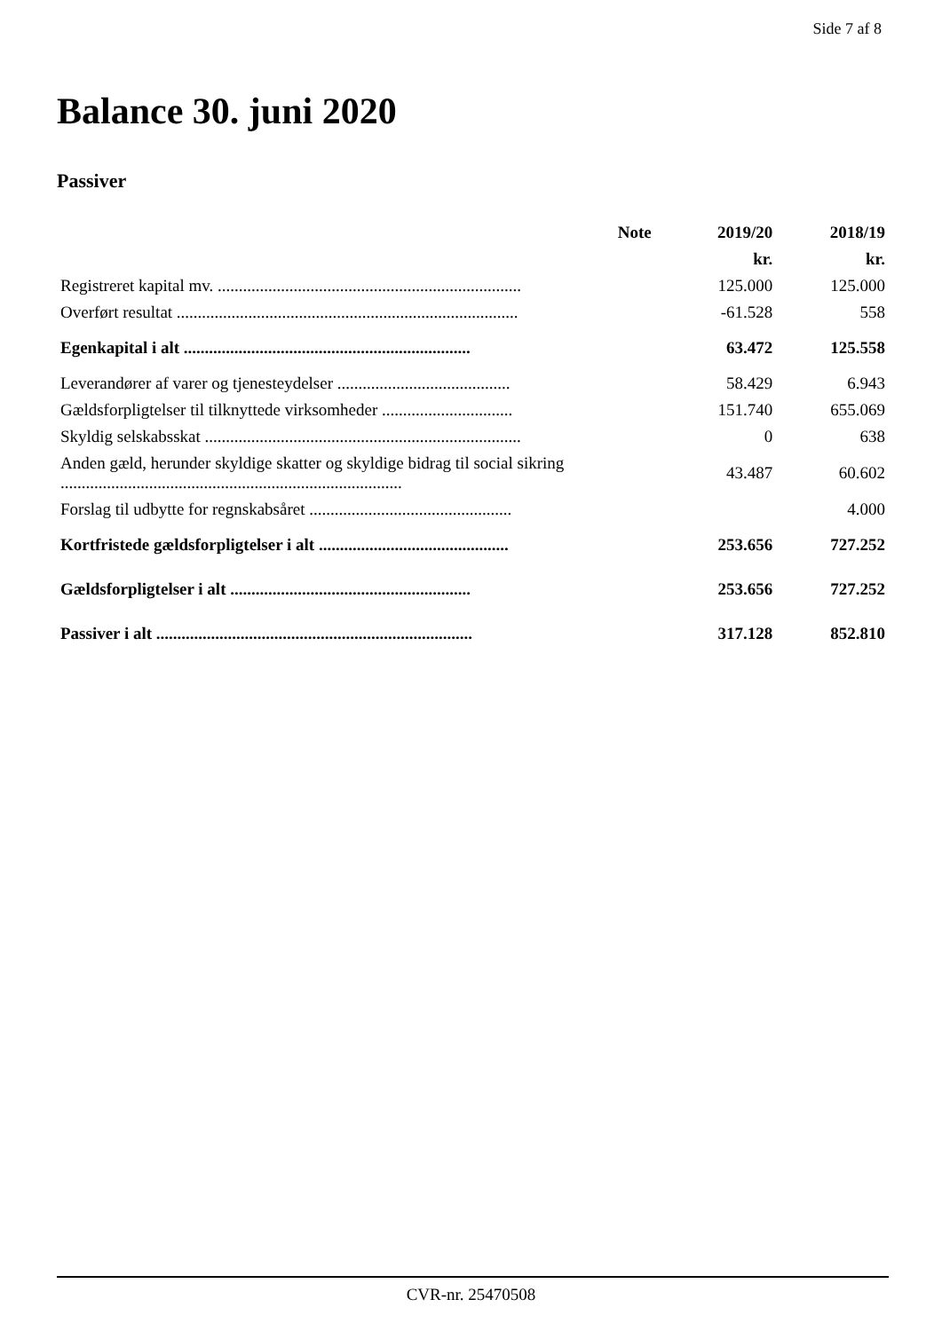Side 7 af 8
Balance 30. juni 2020
Passiver
| | Note | 2019/20 | 2018/19 |
| --- | --- | --- | --- |
| | | kr. | kr. |
| Registreret kapital mv. ........................................................................ | | 125.000 | 125.000 |
| Overført resultat ................................................................................. | | -61.528 | 558 |
| Egenkapital i alt .................................................................... | | 63.472 | 125.558 |
| Leverandører af varer og tjenesteydelser ......................................... | | 58.429 | 6.943 |
| Gældsforpligtelser til tilknyttede virksomheder ............................... | | 151.740 | 655.069 |
| Skyldig selskabsskat ........................................................................... | | 0 | 638 |
| Anden gæld, herunder skyldige skatter og skyldige bidrag til social sikring ................................................................................. | | 43.487 | 60.602 |
| Forslag til udbytte for regnskabsåret ................................................ | | | 4.000 |
| Kortfristede gældsforpligtelser i alt ............................................. | | 253.656 | 727.252 |
| Gældsforpligtelser i alt ......................................................... | | 253.656 | 727.252 |
| Passiver i alt ........................................................................... | | 317.128 | 852.810 |
CVR-nr. 25470508